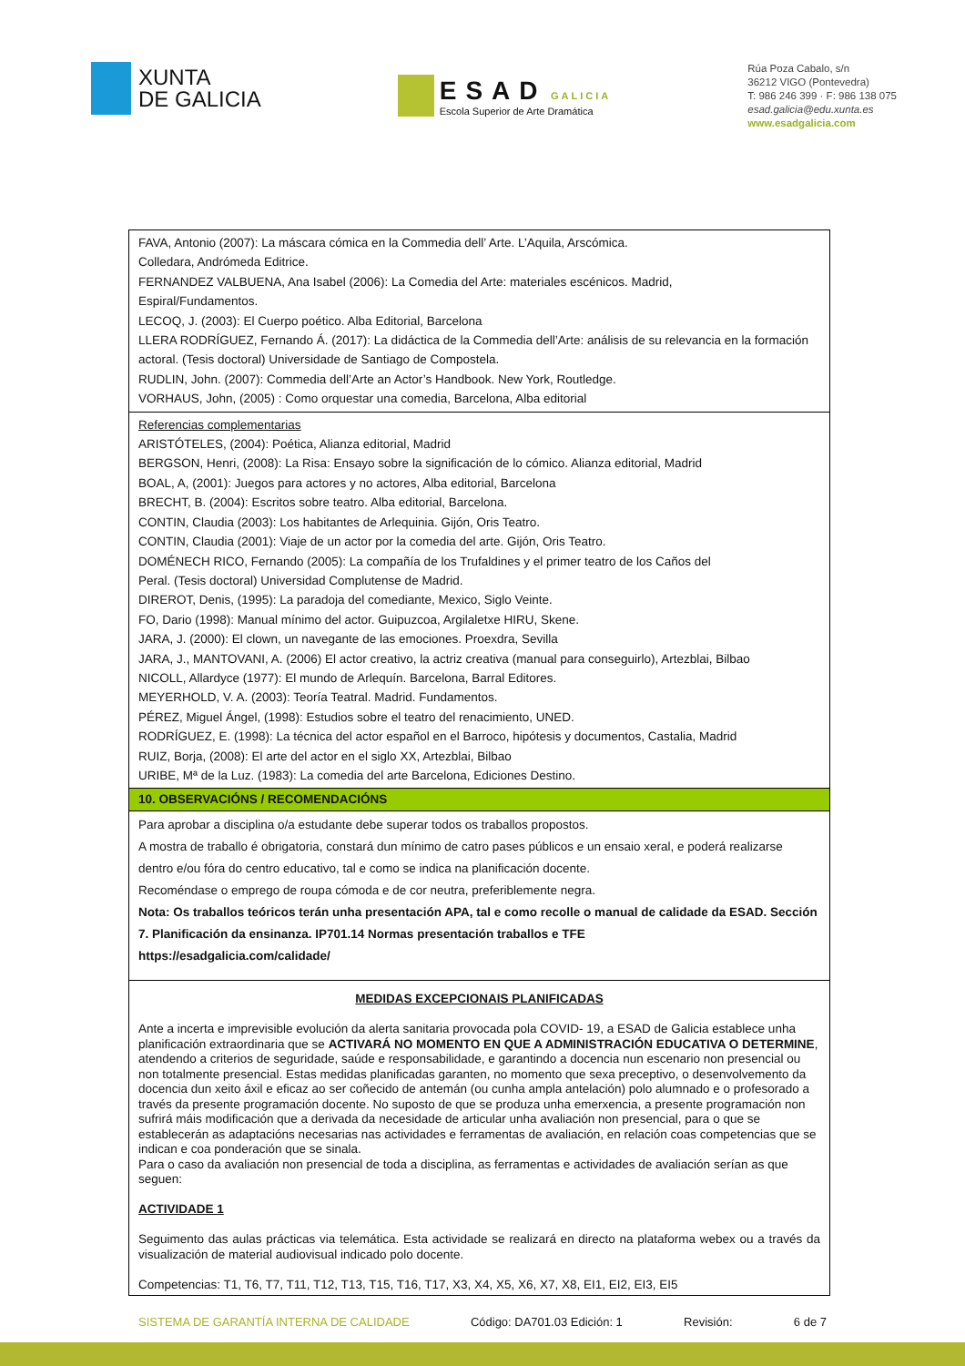XUNTA
DE GALICIA
ESAD GALICIA
Escola Superior de Arte Dramática
Rúa Poza Cabalo, s/n
36212 VIGO (Pontevedra)
T: 986 246 399 · F: 986 138 075
esad.galicia@edu.xunta.es
www.esadgalicia.com
| FAVA, Antonio (2007): La máscara cómica en la Commedia dell’ Arte. L’Aquila, Arscómica. Colledara, Andrómeda Editrice. FERNANDEZ VALBUENA, Ana Isabel (2006): La Comedia del Arte: materiales escénicos. Madrid, Espiral/Fundamentos. LECOQ, J. (2003): El Cuerpo poético. Alba Editorial, Barcelona LLERA RODRÍGUEZ, Fernando Á. (2017): La didáctica de la Commedia dell’Arte: análisis de su relevancia en la formación actoral. (Tesis doctoral) Universidade de Santiago de Compostela. RUDLIN, John. (2007): Commedia dell’Arte an Actor’s Handbook. New York, Routledge. VORHAUS, John, (2005) : Como orquestar una comedia, Barcelona, Alba editorial |
| Referencias complementarias ARISTÓTELES, (2004): Poética, Alianza editorial, Madrid BERGSON, Henri, (2008): La Risa: Ensayo sobre la significación de lo cómico. Alianza editorial, Madrid BOAL, A, (2001): Juegos para actores y no actores, Alba editorial, Barcelona BRECHT, B. (2004): Escritos sobre teatro. Alba editorial, Barcelona. CONTIN, Claudia (2003): Los habitantes de Arlequinia. Gijón, Oris Teatro. CONTIN, Claudia (2001): Viaje de un actor por la comedia del arte. Gijón, Oris Teatro. DOMÉNECH RICO, Fernando (2005): La compañía de los Trufaldines y el primer teatro de los Caños del Peral. (Tesis doctoral) Universidad Complutense de Madrid. DIREROT, Denis, (1995): La paradoja del comediante, Mexico, Siglo Veinte. FO, Dario (1998): Manual mínimo del actor. Guipuzcoa, Argilaletxe HIRU, Skene. JARA, J. (2000): El clown, un navegante de las emociones. Proexdra, Sevilla JARA, J., MANTOVANI, A. (2006) El actor creativo, la actriz creativa (manual para conseguirlo), Artezblai, Bilbao NICOLL, Allardyce (1977): El mundo de Arlequín. Barcelona, Barral Editores. MEYERHOLD, V. A. (2003): Teoría Teatral. Madrid. Fundamentos. PÉREZ, Miguel Ángel, (1998): Estudios sobre el teatro del renacimiento, UNED. RODRÍGUEZ, E. (1998): La técnica del actor español en el Barroco, hipótesis y documentos, Castalia, Madrid RUIZ, Borja, (2008): El arte del actor en el siglo XX, Artezblai, Bilbao URIBE, Mª de la Luz. (1983): La comedia del arte Barcelona, Ediciones Destino. |
| 10. OBSERVACIÓNS / RECOMENDACIÓNS |
| Para aprobar a disciplina o/a estudante debe superar todos os traballos propostos. A mostra de traballo é obrigatoria, constará dun mínimo de catro pases públicos e un ensaio xeral, e poderá realizarse dentro e/ou fóra do centro educativo, tal e como se indica na planificación docente. Recoméndase o emprego de roupa cómoda e de cor neutra, preferiblemente negra. Nota: Os traballos teóricos terán unha presentación APA, tal e como recolle o manual de calidade da ESAD. Sección 7. Planificación da ensinanza. IP701.14 Normas presentación traballos e TFE https://esadgalicia.com/calidade/ |
| MEDIDAS EXCEPCIONAIS PLANIFICADAS Ante a incerta e imprevisible evolución da alerta sanitaria provocada pola COVID- 19, a ESAD de Galicia establece unha planificación extraordinaria que se ACTIVARÁ NO MOMENTO EN QUE A ADMINISTRACIÓN EDUCATIVA O DETERMINE , atendendo a criterios de seguridade, saúde e responsabilidade, e garantindo a docencia nun escenario non presencial ou non totalmente presencial. Estas medidas planificadas garanten, no momento que sexa preceptivo, o desenvolvemento da docencia dun xeito áxil e eficaz ao ser coñecido de antemán (ou cunha ampla antelación) polo alumnado e o profesorado a través da presente programación docente. No suposto de que se produza unha emerxencia, a presente programación non sufrirá máis modificación que a derivada da necesidade de articular unha avaliación non presencial, para o que se establecerán as adaptacións necesarias nas actividades e ferramentas de avaliación, en relación coas competencias que se indican e coa ponderación que se sinala. Para o caso da avaliación non presencial de toda a disciplina, as ferramentas e actividades de avaliación serían as que seguen: ACTIVIDADE 1 Seguimento das aulas prácticas via telemática. Esta actividade se realizará en directo na plataforma webex ou a través da visualización de material audiovisual indicado polo docente. Competencias: T1, T6, T7, T11, T12, T13, T15, T16, T17, X3, X4, X5, X6, X7, X8, EI1, EI2, EI3, EI5 |
SISTEMA DE GARANTÍA INTERNA DE CALIDADE Código: DA701.03 Edición: 1 Revisión: 6 de 7